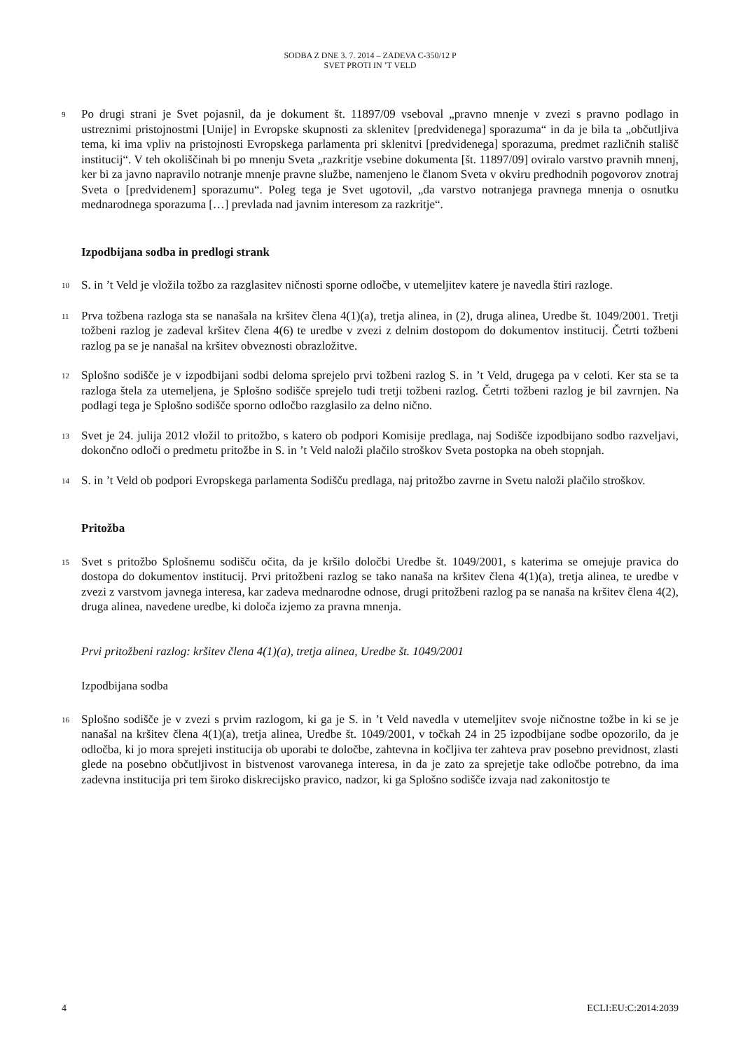SODBA Z DNE 3. 7. 2014 – ZADEVA C-350/12 P
SVET PROTI IN ’T VELD
9
Po drugi strani je Svet pojasnil, da je dokument št. 11897/09 vseboval „pravno mnenje v zvezi s pravno podlago in ustreznimi pristojnostmi [Unije] in Evropske skupnosti za sklenitev [predvidenega] sporazuma“ in da je bila ta „občutljiva tema, ki ima vpliv na pristojnosti Evropskega parlamenta pri sklenitvi [predvidenega] sporazuma, predmet različnih stališč institucij“. V teh okoliščinah bi po mnenju Sveta „razkritje vsebine dokumenta [št. 11897/09] oviralo varstvo pravnih mnenj, ker bi za javno napravilo notranje mnenje pravne službe, namenjeno le članom Sveta v okviru predhodnih pogovorov znotraj Sveta o [predvidenem] sporazumu“. Poleg tega je Svet ugotovil, „da varstvo notranjega pravnega mnenja o osnutku mednarodnega sporazuma […] prevlada nad javnim interesom za razkritje“.
Izpodbijana sodba in predlogi strank
10
S. in ’t Veld je vložila tožbo za razglasitev ničnosti sporne odločbe, v utemeljitev katere je navedla štiri razloge.
11
Prva tožbena razloga sta se nanašala na kršitev člena 4(1)(a), tretja alinea, in (2), druga alinea, Uredbe št. 1049/2001. Tretji tožbeni razlog je zadeval kršitev člena 4(6) te uredbe v zvezi z delnim dostopom do dokumentov institucij. Četrti tožbeni razlog pa se je nanašal na kršitev obveznosti obrazložitve.
12
Splošno sodišče je v izpodbijani sodbi deloma sprejelo prvi tožbeni razlog S. in ’t Veld, drugega pa v celoti. Ker sta se ta razloga štela za utemeljena, je Splošno sodišče sprejelo tudi tretji tožbeni razlog. Četrti tožbeni razlog je bil zavrnjen. Na podlagi tega je Splošno sodišče sporno odločbo razglasilo za delno nično.
13
Svet je 24. julija 2012 vložil to pritožbo, s katero ob podpori Komisije predlaga, naj Sodišče izpodbijano sodbo razveljavi, dokončno odloči o predmetu pritožbe in S. in ’t Veld naloži plačilo stroškov Sveta postopka na obeh stopnjah.
14
S. in ’t Veld ob podpori Evropskega parlamenta Sodišču predlaga, naj pritožbo zavrne in Svetu naloži plačilo stroškov.
Pritožba
15
Svet s pritožbo Splošnemu sodišču očita, da je kršilo določbi Uredbe št. 1049/2001, s katerima se omejuje pravica do dostopa do dokumentov institucij. Prvi pritožbeni razlog se tako nanaša na kršitev člena 4(1)(a), tretja alinea, te uredbe v zvezi z varstvom javnega interesa, kar zadeva mednarodne odnose, drugi pritožbeni razlog pa se nanaša na kršitev člena 4(2), druga alinea, navedene uredbe, ki določa izjemo za pravna mnenja.
Prvi pritožbeni razlog: kršitev člena 4(1)(a), tretja alinea, Uredbe št. 1049/2001
Izpodbijana sodba
16
Splošno sodišče je v zvezi s prvim razlogom, ki ga je S. in ’t Veld navedla v utemeljitev svoje ničnostne tožbe in ki se je nanašal na kršitev člena 4(1)(a), tretja alinea, Uredbe št. 1049/2001, v točkah 24 in 25 izpodbijane sodbe opozorilo, da je odločba, ki jo mora sprejeti institucija ob uporabi te določbe, zahtevna in kočljiva ter zahteva prav posebno previdnost, zlasti glede na posebno občutljivost in bistvenost varovanega interesa, in da je zato za sprejetje take odločbe potrebno, da ima zadevna institucija pri tem široko diskrecijsko pravico, nadzor, ki ga Splošno sodišče izvaja nad zakonitostjo te
4 ECLI:EU:C:2014:2039